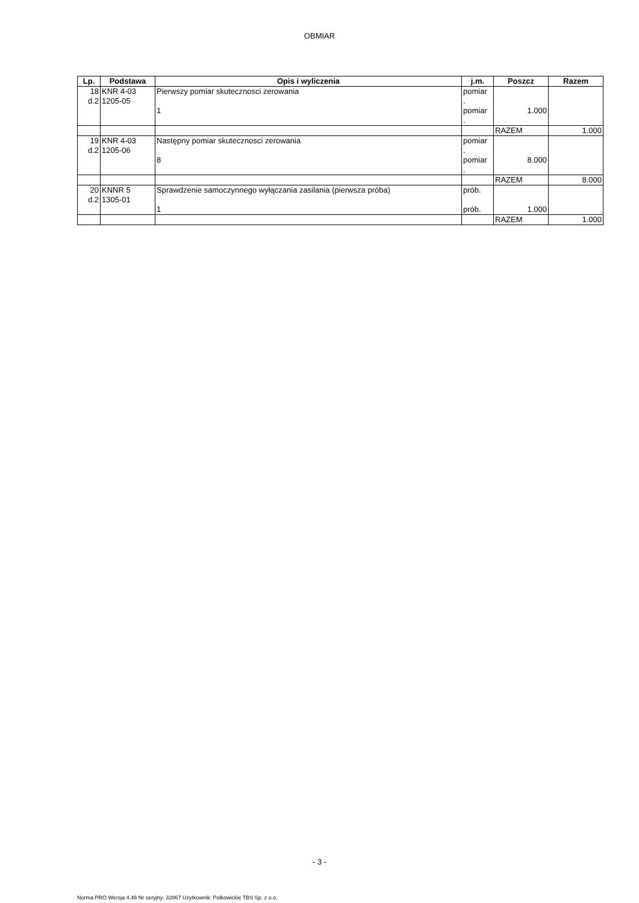OBMIAR
| Lp. | Podstawa | Opis i wyliczenia | j.m. | Poszcz | Razem |
| --- | --- | --- | --- | --- | --- |
| 18 d.2 | KNR 4-03 1205-05 | Pierwszy pomiar skutecznosci zerowania 1 | pomiar . pomiar . | 1.000 | |
| | | | | RAZEM | 1.000 |
| 19 d.2 | KNR 4-03 1205-06 | Następny pomiar skutecznosci zerowania 8 | pomiar . pomiar . | 8.000 | |
| | | | | RAZEM | 8.000 |
| 20 d.2 | KNNR 5 1305-01 | Sprawdzenie samoczynnego wyłączania zasilania (pierwsza próba) 1 | prób. prób. | 1.000 | |
| | | | | RAZEM | 1.000 |
- 3 -
Norma PRO Wersja 4.46 Nr seryjny: 32867 Użytkownik: Polkowickie TBS Sp. z o.o.